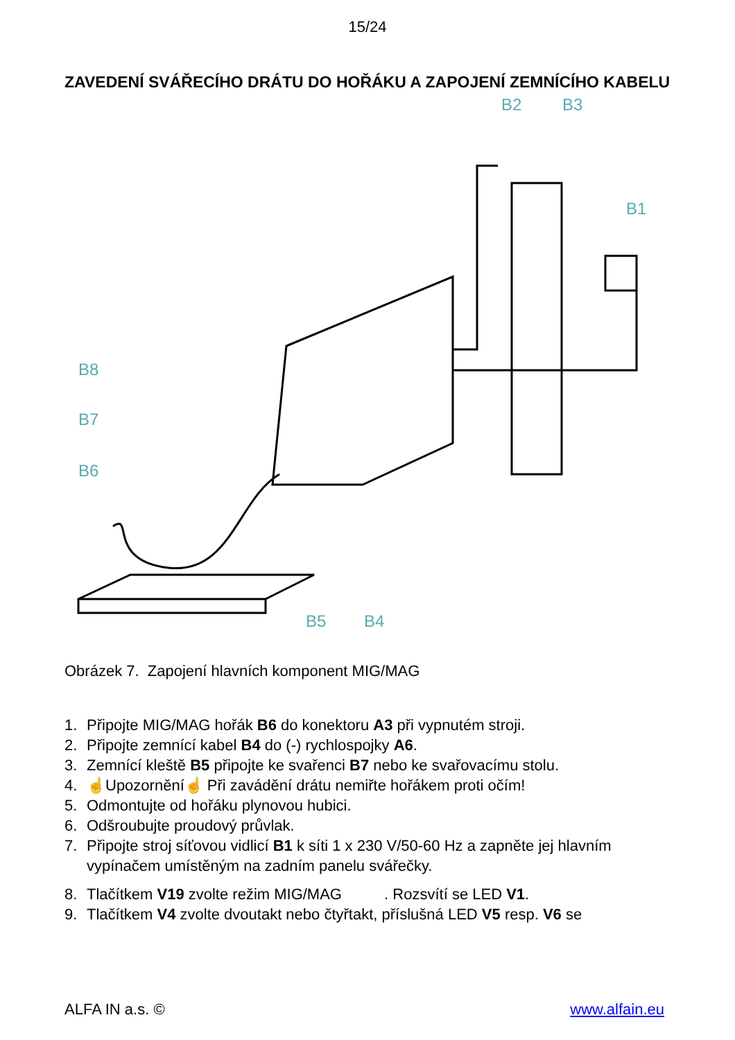15/24
ZAVEDENÍ SVÁŘECÍHO DRÁTU DO HOŘÁKU A ZAPOJENÍ ZEMNÍCÍHO KABELU
B2
B3
B1
B8
B7
B6
B5
B4
Obrázek 7. Zapojení hlavních komponent MIG/MAG
1. Připojte MIG/MAG hořák B6 do konektoru A3 při vypnutém stroji.
2. Připojte zemnící kabel B4 do (-) rychlospojky A6.
3. Zemnící kleště B5 připojte ke svařenci B7 nebo ke svařovacímu stolu.
4. ☝Upozornění☝ Při zavádění drátu nemiřte hořákem proti očím!
5. Odmontujte od hořáku plynovou hubici.
6. Odšroubujte proudový průvlak.
7. Připojte stroj síťovou vidlicí B1 k síti 1 x 230 V/50-60 Hz a zapněte jej hlavním vypínačem umístěným na zadním panelu svářečky.
8. Tlačítkem V19 zvolte režim MIG/MAG . Rozsvítí se LED V1.
9. Tlačítkem V4 zvolte dvoutakt nebo čtyřtakt, příslušná LED V5 resp. V6 se
ALFA IN a.s. © www.alfain.eu